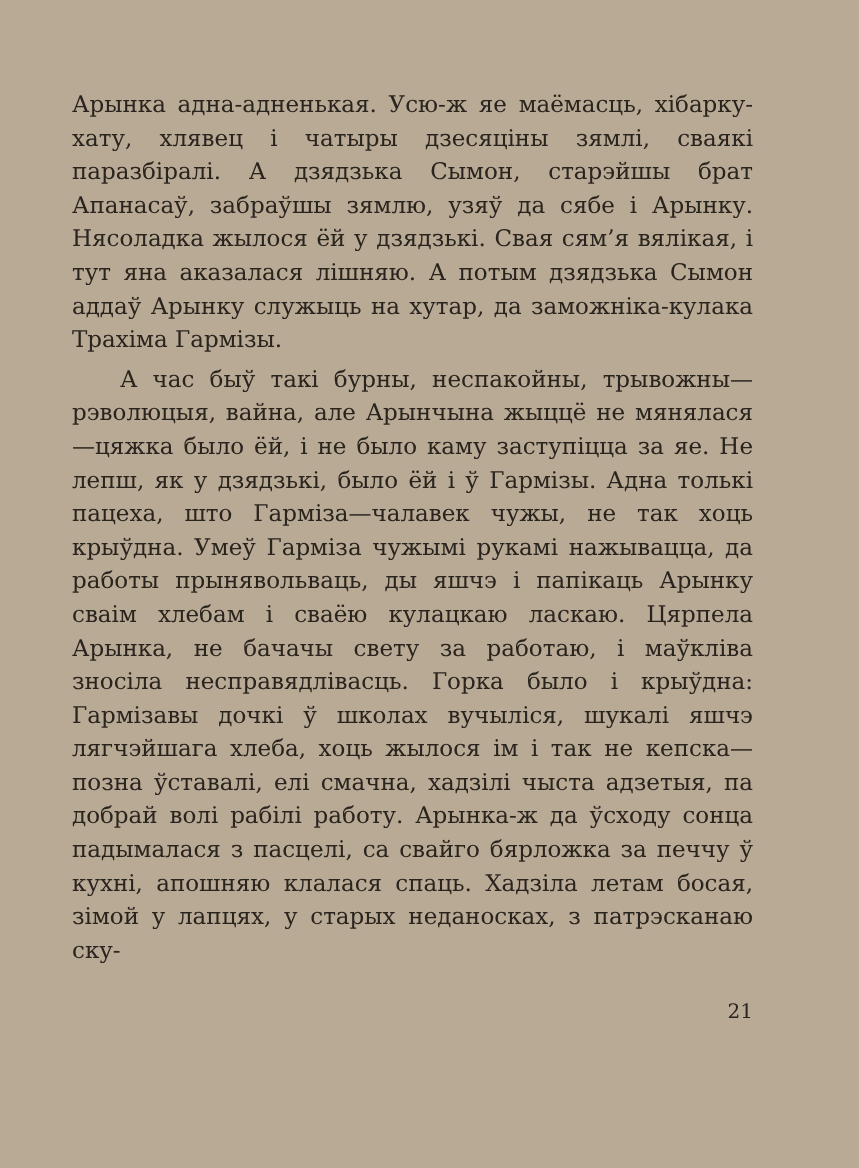Арынка адна-адненькая. Усю-ж яе маёмасць, хібарку-хату, хлявец і чатыры дзесяціны зямлі, сваякі паразбіралі. А дзядзька Сымон, старэйшы брат Апанасаў, забраўшы зямлю, узяў да сябе і Арынку. Нясоладка жылося ёй у дзядзькі. Свая сям’я вялікая, і тут яна аказалася лішняю. А потым дзядзька Сымон аддаў Арынку служыць на хутар, да заможніка-кулака Трахіма Гармізы.
А час быў такі бурны, неспакойны, трывожны—рэволюцыя, вайна, але Арынчына жыццё не мянялася—цяжка было ёй, і не было каму заступіцца за яе. Не лепш, як у дзядзькі, было ёй і ў Гармізы. Адна толькі пацеха, што Гарміза—чалавек чужы, не так хоць крыўдна. Умеў Гарміза чужымі рукамі нажывацца, да работы прынявольваць, ды яшчэ і папікаць Арынку сваім хлебам і сваёю кулацкаю ласкаю. Цярпела Арынка, не бачачы свету за работаю, і маўкліва зносіла несправядлівасць. Горка было і крыўдна: Гармізавы дочкі ў школах вучыліся, шукалі яшчэ лягчэйшага хлеба, хоць жылося ім і так не кепска—позна ўставалі, елі смачна, хадзілі чыста адзетыя, па добрай волі рабілі работу. Арынка-ж да ўсходу сонца падымалася з пасцелі, са свайго бярложка за печчу ў кухні, апошняю клалася спаць. Хадзіла летам босая, зімой у лапцях, у старых неданосках, з патрэсканаю ску-
21